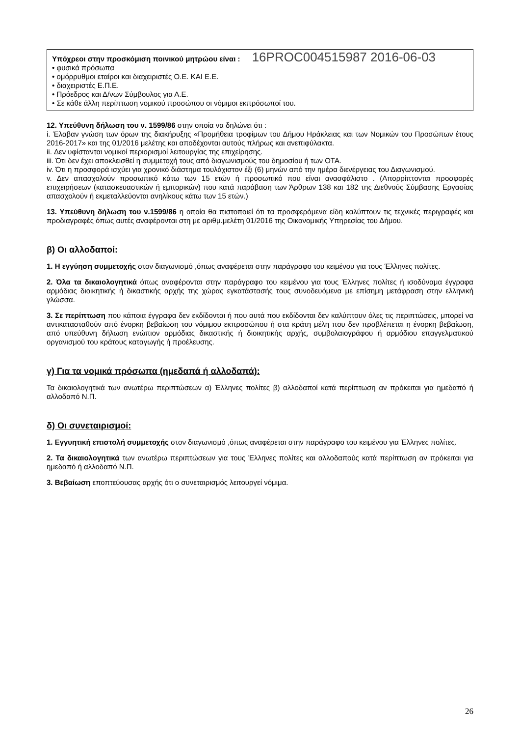Υπόχρεοι στην προσκόμιση ποινικού μητρώου είναι : 16PROC004515987 2016-06-03
• φυσικά πρόσωπα
• ομόρρυθμοι εταίροι και διαχειριστές Ο.Ε. ΚΑΙ Ε.Ε.
• διαχειριστές Ε.Π.Ε.
• Πρόεδρος και Δ/νων Σύμβουλος για Α.Ε.
• Σε κάθε άλλη περίπτωση νομικού προσώπου οι νόμιμοι εκπρόσωποί του.
12. Υπεύθυνη δήλωση του ν. 1599/86 στην οποία να δηλώνει ότι :
i. Έλαβαν γνώση των όρων της διακήρυξης «Προμήθεια τροφίμων του Δήμου Ηράκλειας και των Νομικών του Προσώπων έτους 2016-2017» και της 01/2016 μελέτης και αποδέχονται αυτούς πλήρως και ανεπιφύλακτα.
ii. Δεν υφίστανται νομικοί περιορισμοί λειτουργίας της επιχείρησης.
iii. Ότι δεν έχει αποκλεισθεί η συμμετοχή τους από διαγωνισμούς του δημοσίου ή των ΟΤΑ.
iv. Ότι η προσφορά ισχύει για χρονικό διάστημα τουλάχιστον έξι (6) μηνών από την ημέρα διενέργειας του Διαγωνισμού.
v. Δεν απασχολούν προσωπικό κάτω των 15 ετών ή προσωπικό που είναι ανασφάλιστο . (Απορρίπτονται προσφορές επιχειρήσεων (κατασκευαστικών ή εμπορικών) που κατά παράβαση των Άρθρων 138 και 182 της Διεθνούς Σύμβασης Εργασίας απασχολούν ή εκμεταλλεύονται ανηλίκους κάτω των 15 ετών.)
13. Υπεύθυνη δήλωση του ν.1599/86 η οποία θα πιστοποιεί ότι τα προσφερόμενα είδη καλύπτουν τις τεχνικές περιγραφές και προδιαγραφές όπως αυτές αναφέρονται στη με αριθμ.μελέτη 01/2016 της Οικονομικής Υπηρεσίας του Δήμου.
β) Οι αλλοδαποί:
1. Η εγγύηση συμμετοχής στον διαγωνισμό ,όπως αναφέρεται στην παράγραφο του κειμένου για τους Έλληνες πολίτες.
2. Όλα τα δικαιολογητικά όπως αναφέρονται στην παράγραφο του κειμένου για τους Έλληνες πολίτες ή ισοδύναμα έγγραφα αρμόδιας διοικητικής ή δικαστικής αρχής της χώρας εγκατάστασής τους συνοδευόμενα με επίσημη μετάφραση στην ελληνική γλώσσα.
3. Σε περίπτωση που κάποια έγγραφα δεν εκδίδονται ή που αυτά που εκδίδονται δεν καλύπτουν όλες τις περιπτώσεις, μπορεί να αντικατασταθούν από ένορκη βεβαίωση του νόμιμου εκπροσώπου ή στα κράτη μέλη που δεν προβλέπεται η ένορκη βεβαίωση, από υπεύθυνη δήλωση ενώπιον αρμόδιας δικαστικής ή διοικητικής αρχής, συμβολαιογράφου ή αρμόδιου επαγγελματικού οργανισμού του κράτους καταγωγής ή προέλευσης.
γ) Για τα νομικά πρόσωπα (ημεδαπά ή αλλοδαπά):
Τα δικαιολογητικά των ανωτέρω περιπτώσεων α) Έλληνες πολίτες β) αλλοδαποί κατά περίπτωση αν πρόκειται για ημεδαπό ή αλλοδαπό Ν.Π.
δ) Οι συνεταιρισμοί:
1. Εγγυητική επιστολή συμμετοχής στον διαγωνισμό ,όπως αναφέρεται στην παράγραφο του κειμένου για Έλληνες πολίτες.
2. Τα δικαιολογητικά των ανωτέρω περιπτώσεων για τους Έλληνες πολίτες και αλλοδαπούς κατά περίπτωση αν πρόκειται για ημεδαπό ή αλλοδαπό Ν.Π.
3. Βεβαίωση εποπτεύουσας αρχής ότι ο συνεταιρισμός λειτουργεί νόμιμα.
26